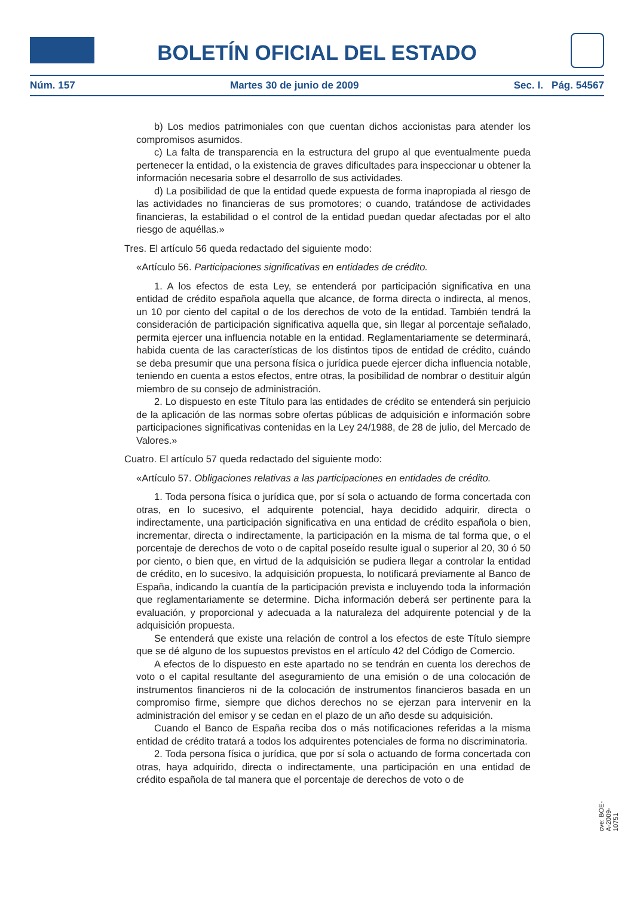BOLETÍN OFICIAL DEL ESTADO
Núm. 157 Martes 30 de junio de 2009 Sec. I. Pág. 54567
b) Los medios patrimoniales con que cuentan dichos accionistas para atender los compromisos asumidos.
c) La falta de transparencia en la estructura del grupo al que eventualmente pueda pertenecer la entidad, o la existencia de graves dificultades para inspeccionar u obtener la información necesaria sobre el desarrollo de sus actividades.
d) La posibilidad de que la entidad quede expuesta de forma inapropiada al riesgo de las actividades no financieras de sus promotores; o cuando, tratándose de actividades financieras, la estabilidad o el control de la entidad puedan quedar afectadas por el alto riesgo de aquéllas.»
Tres. El artículo 56 queda redactado del siguiente modo:
«Artículo 56. Participaciones significativas en entidades de crédito.
1. A los efectos de esta Ley, se entenderá por participación significativa en una entidad de crédito española aquella que alcance, de forma directa o indirecta, al menos, un 10 por ciento del capital o de los derechos de voto de la entidad. También tendrá la consideración de participación significativa aquella que, sin llegar al porcentaje señalado, permita ejercer una influencia notable en la entidad. Reglamentariamente se determinará, habida cuenta de las características de los distintos tipos de entidad de crédito, cuándo se deba presumir que una persona física o jurídica puede ejercer dicha influencia notable, teniendo en cuenta a estos efectos, entre otras, la posibilidad de nombrar o destituir algún miembro de su consejo de administración.
2. Lo dispuesto en este Título para las entidades de crédito se entenderá sin perjuicio de la aplicación de las normas sobre ofertas públicas de adquisición e información sobre participaciones significativas contenidas en la Ley 24/1988, de 28 de julio, del Mercado de Valores.»
Cuatro. El artículo 57 queda redactado del siguiente modo:
«Artículo 57. Obligaciones relativas a las participaciones en entidades de crédito.
1. Toda persona física o jurídica que, por sí sola o actuando de forma concertada con otras, en lo sucesivo, el adquirente potencial, haya decidido adquirir, directa o indirectamente, una participación significativa en una entidad de crédito española o bien, incrementar, directa o indirectamente, la participación en la misma de tal forma que, o el porcentaje de derechos de voto o de capital poseído resulte igual o superior al 20, 30 ó 50 por ciento, o bien que, en virtud de la adquisición se pudiera llegar a controlar la entidad de crédito, en lo sucesivo, la adquisición propuesta, lo notificará previamente al Banco de España, indicando la cuantía de la participación prevista e incluyendo toda la información que reglamentariamente se determine. Dicha información deberá ser pertinente para la evaluación, y proporcional y adecuada a la naturaleza del adquirente potencial y de la adquisición propuesta.
Se entenderá que existe una relación de control a los efectos de este Título siempre que se dé alguno de los supuestos previstos en el artículo 42 del Código de Comercio.
A efectos de lo dispuesto en este apartado no se tendrán en cuenta los derechos de voto o el capital resultante del aseguramiento de una emisión o de una colocación de instrumentos financieros ni de la colocación de instrumentos financieros basada en un compromiso firme, siempre que dichos derechos no se ejerzan para intervenir en la administración del emisor y se cedan en el plazo de un año desde su adquisición.
Cuando el Banco de España reciba dos o más notificaciones referidas a la misma entidad de crédito tratará a todos los adquirentes potenciales de forma no discriminatoria.
2. Toda persona física o jurídica, que por sí sola o actuando de forma concertada con otras, haya adquirido, directa o indirectamente, una participación en una entidad de crédito española de tal manera que el porcentaje de derechos de voto o de
cve: BOE-A-2009-10751